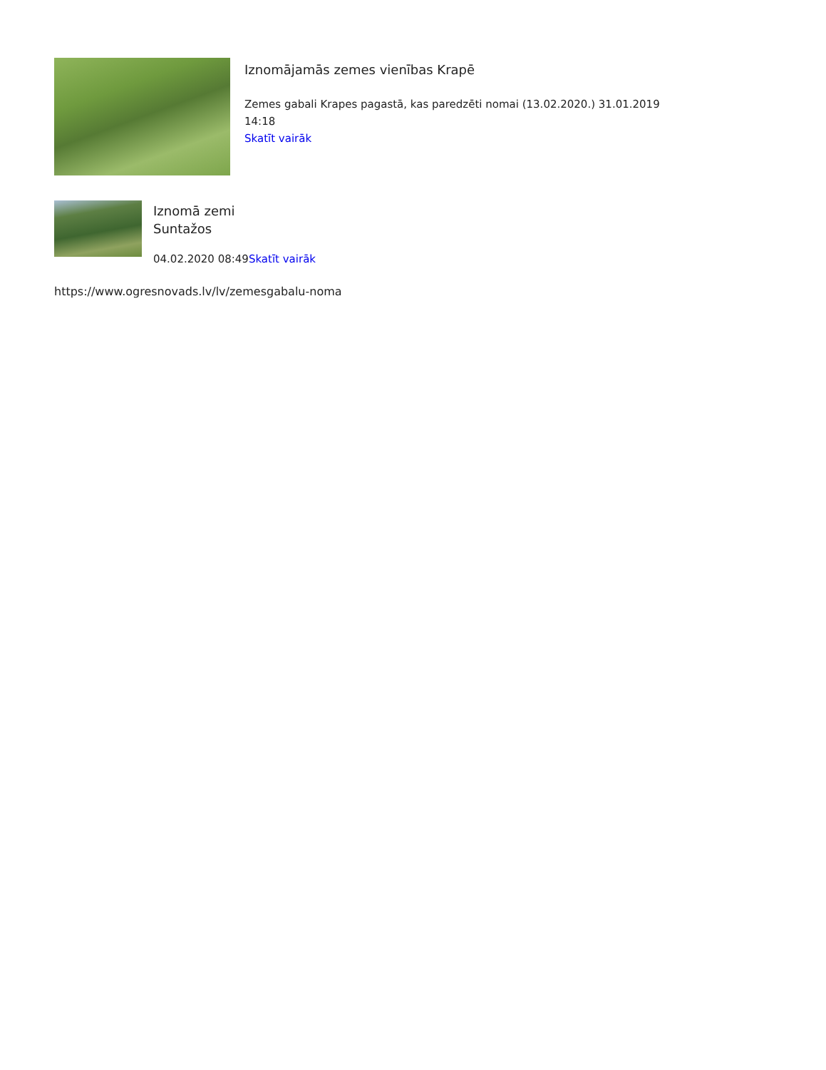Iznomājamās zemes vienības Krapē
Zemes gabali Krapes pagastā, kas paredzēti nomai (13.02.2020.) 31.01.2019 14:18
Skatīt vairāk
Iznomā zemi
Suntažos
04.02.2020 08:49Skatīt vairāk
https://www.ogresnovads.lv/lv/zemesgabalu-noma